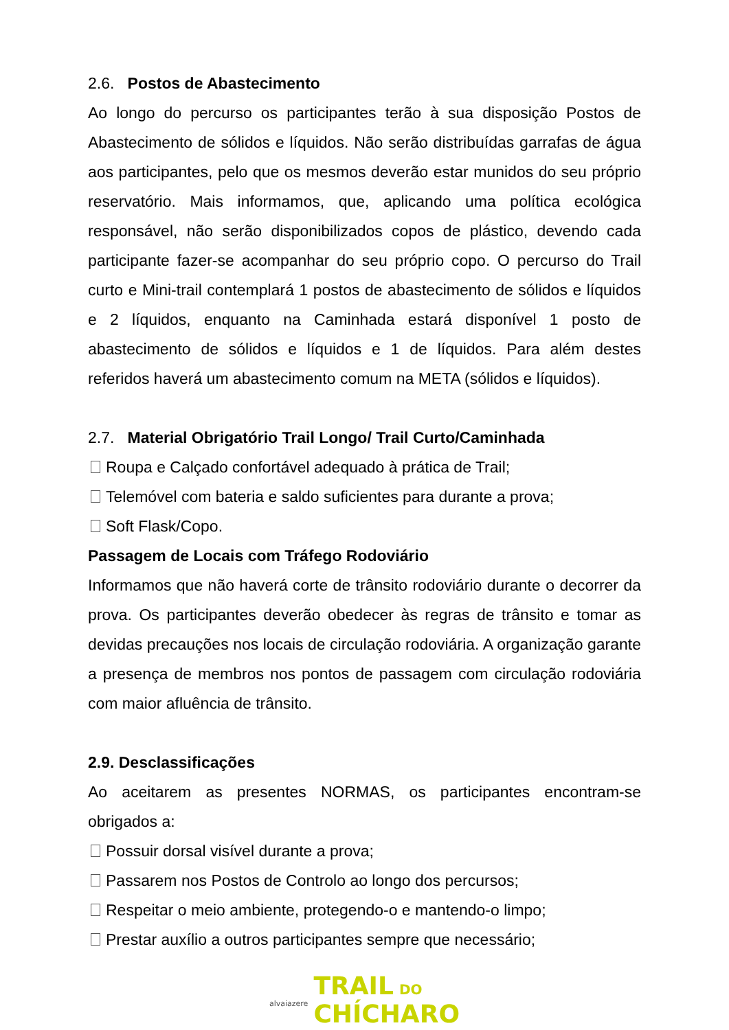2.6. Postos de Abastecimento
Ao longo do percurso os participantes terão à sua disposição Postos de Abastecimento de sólidos e líquidos. Não serão distribuídas garrafas de água aos participantes, pelo que os mesmos deverão estar munidos do seu próprio reservatório. Mais informamos, que, aplicando uma política ecológica responsável, não serão disponibilizados copos de plástico, devendo cada participante fazer-se acompanhar do seu próprio copo. O percurso do Trail curto e Mini-trail contemplará 1 postos de abastecimento de sólidos e líquidos e 2 líquidos, enquanto na Caminhada estará disponível 1 posto de abastecimento de sólidos e líquidos e 1 de líquidos. Para além destes referidos haverá um abastecimento comum na META (sólidos e líquidos).
2.7. Material Obrigatório Trail Longo/ Trail Curto/Caminhada
Roupa e Calçado confortável adequado à prática de Trail;
Telemóvel com bateria e saldo suficientes para durante a prova;
Soft Flask/Copo.
Passagem de Locais com Tráfego Rodoviário
Informamos que não haverá corte de trânsito rodoviário durante o decorrer da prova. Os participantes deverão obedecer às regras de trânsito e tomar as devidas precauções nos locais de circulação rodoviária. A organização garante a presença de membros nos pontos de passagem com circulação rodoviária com maior afluência de trânsito.
2.9. Desclassificações
Ao aceitarem as presentes NORMAS, os participantes encontram-se obrigados a:
Possuir dorsal visível durante a prova;
Passarem nos Postos de Controlo ao longo dos percursos;
Respeitar o meio ambiente, protegendo-o e mantendo-o limpo;
Prestar auxílio a outros participantes sempre que necessário;
alvaiazere TRAIL DO
CHÍCHARO